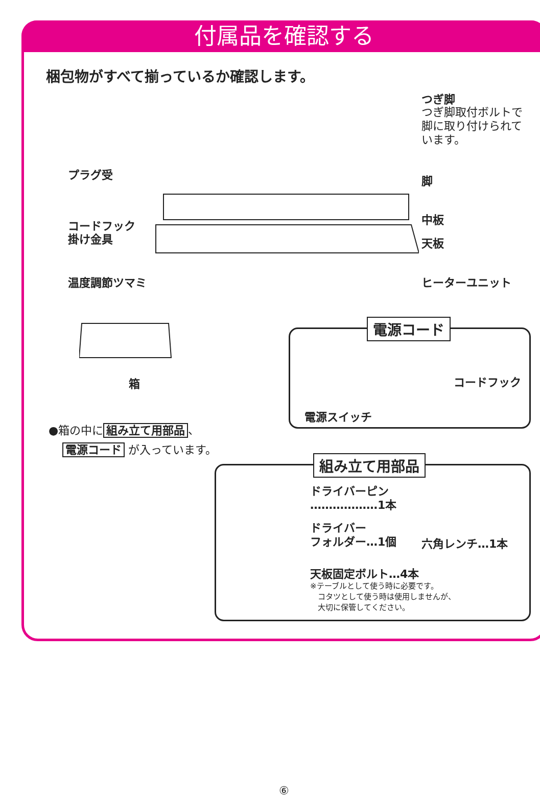付属品を確認する
梱包物がすべて揃っているか確認します。
つぎ脚
つぎ脚取付ボルトで
脚に取り付けられて
います。
プラグ受 脚
中板
コードフック
掛け金具
天板
温度調節ツマミ ヒーターユニット
箱
●箱の中に 組み立て用部品 、
電源コード が入っています。
電源コード
コードフック
電源スイッチ
組み立て用部品
ドライバーピン
………………1本
ドライバー
フォルダー…1個
六角レンチ…1本
天板固定ボルト…4本
※テーブルとして使う時に必要です。
　コタツとして使う時は使用しませんが、
　大切に保管してください。
⑥